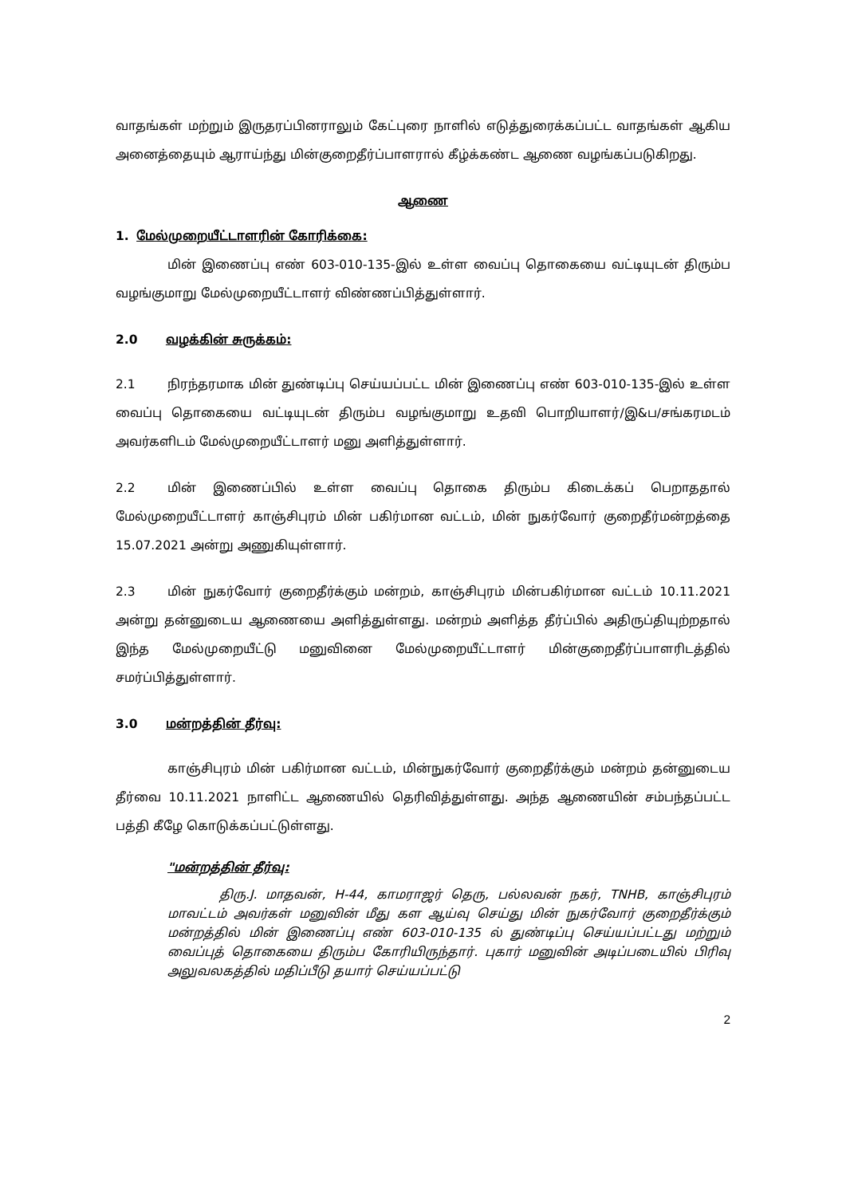வாதங்கள் மற்றும் இருதரப்பினராலும் கேட்புரை நாளில் எடுத்துரைக்கப்பட்ட வாதங்கள் ஆகிய அனைத்தையும் ஆராய்ந்து மின்குறைதீர்ப்பாளரால் கீழ்க்கண்ட ஆணை வழங்கப்படுகிறது.
ஆணை
1. மேல்முறையீட்டாளரின் கோரிக்கை:
மின் இணைப்பு எண் 603-010-135-இல் உள்ள வைப்பு தொகையை வட்டியுடன் திரும்ப வழங்குமாறு மேல்முறையீட்டாளர் விண்ணப்பித்துள்ளார்.
2.0 வழக்கின் சுருக்கம்:
2.1 நிரந்தரமாக மின் துண்டிப்பு செய்யப்பட்ட மின் இணைப்பு எண் 603-010-135-இல் உள்ள வைப்பு தொகையை வட்டியுடன் திரும்ப வழங்குமாறு உதவி பொறியாளர்/இ&ப/சங்கரமடம் அவர்களிடம் மேல்முறையீட்டாளர் மனு அளித்துள்ளார்.
2.2 மின் இணைப்பில் உள்ள வைப்பு தொகை திரும்ப கிடைக்கப் பெறாததால் மேல்முறையீட்டாளர் காஞ்சிபுரம் மின் பகிர்மான வட்டம், மின் நுகர்வோர் குறைதீர்மன்றத்தை 15.07.2021 அன்று அணுகியுள்ளார்.
2.3 மின் நுகர்வோர் குறைதீர்க்கும் மன்றம், காஞ்சிபுரம் மின்பகிர்மான வட்டம் 10.11.2021 அன்று தன்னுடைய ஆணையை அளித்துள்ளது. மன்றம் அளித்த தீர்ப்பில் அதிருப்தியுற்றதால் இந்த மேல்முறையீட்டு மனுவினை மேல்முறையீட்டாளர் மின்குறைதீர்ப்பாளரிடத்தில் சமர்ப்பித்துள்ளார்.
3.0 மன்றத்தின் தீர்வு:
காஞ்சிபுரம் மின் பகிர்மான வட்டம், மின்நுகர்வோர் குறைதீர்க்கும் மன்றம் தன்னுடைய தீர்வை 10.11.2021 நாளிட்ட ஆணையில் தெரிவித்துள்ளது. அந்த ஆணையின் சம்பந்தப்பட்ட பத்தி கீழே கொடுக்கப்பட்டுள்ளது.
"மன்றத்தின் தீர்வு:
திரு.J. மாதவன், H-44, காமராஜர் தெரு, பல்லவன் நகர், TNHB, காஞ்சிபுரம் மாவட்டம் அவர்கள் மனுவின் மீது கள ஆய்வு செய்து மின் நுகர்வோர் குறைதீர்க்கும் மன்றத்தில் மின் இணைப்பு எண் 603-010-135 ல் துண்டிப்பு செய்யப்பட்டது மற்றும் வைப்புத் தொகையை திரும்ப கோரியிருந்தார். புகார் மனுவின் அடிப்படையில் பிரிவு அலுவலகத்தில் மதிப்பீடு தயார் செய்யப்பட்டு
2